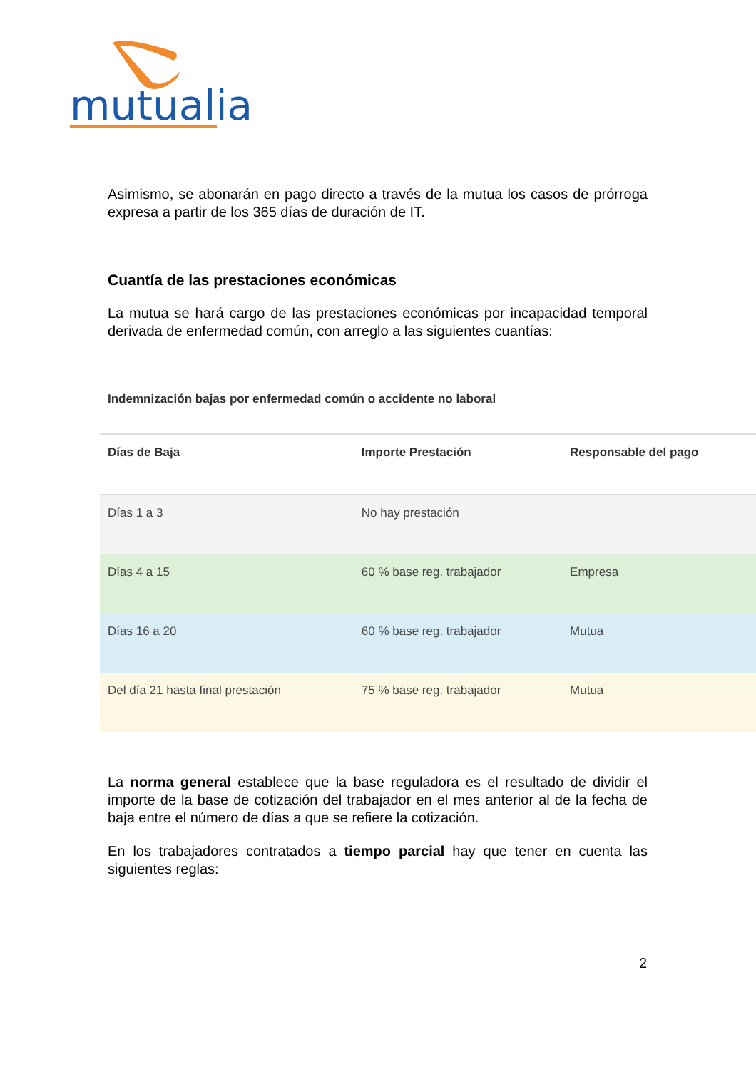mutualia
Asimismo, se abonarán en pago directo a través de la mutua los casos de prórroga expresa a partir de los 365 días de duración de IT.
Cuantía de las prestaciones económicas
La mutua se hará cargo de las prestaciones económicas por incapacidad temporal derivada de enfermedad común, con arreglo a las siguientes cuantías:
Indemnización bajas por enfermedad común o accidente no laboral
| Días de Baja | Importe Prestación | Responsable del pago |
| --- | --- | --- |
| Días 1 a 3 | No hay prestación | |
| Días 4 a 15 | 60 % base reg. trabajador | Empresa |
| Días 16 a 20 | 60 % base reg. trabajador | Mutua |
| Del día 21 hasta final prestación | 75 % base reg. trabajador | Mutua |
La norma general establece que la base reguladora es el resultado de dividir el importe de la base de cotización del trabajador en el mes anterior al de la fecha de baja entre el número de días a que se refiere la cotización.
En los trabajadores contratados a tiempo parcial hay que tener en cuenta las siguientes reglas:
2